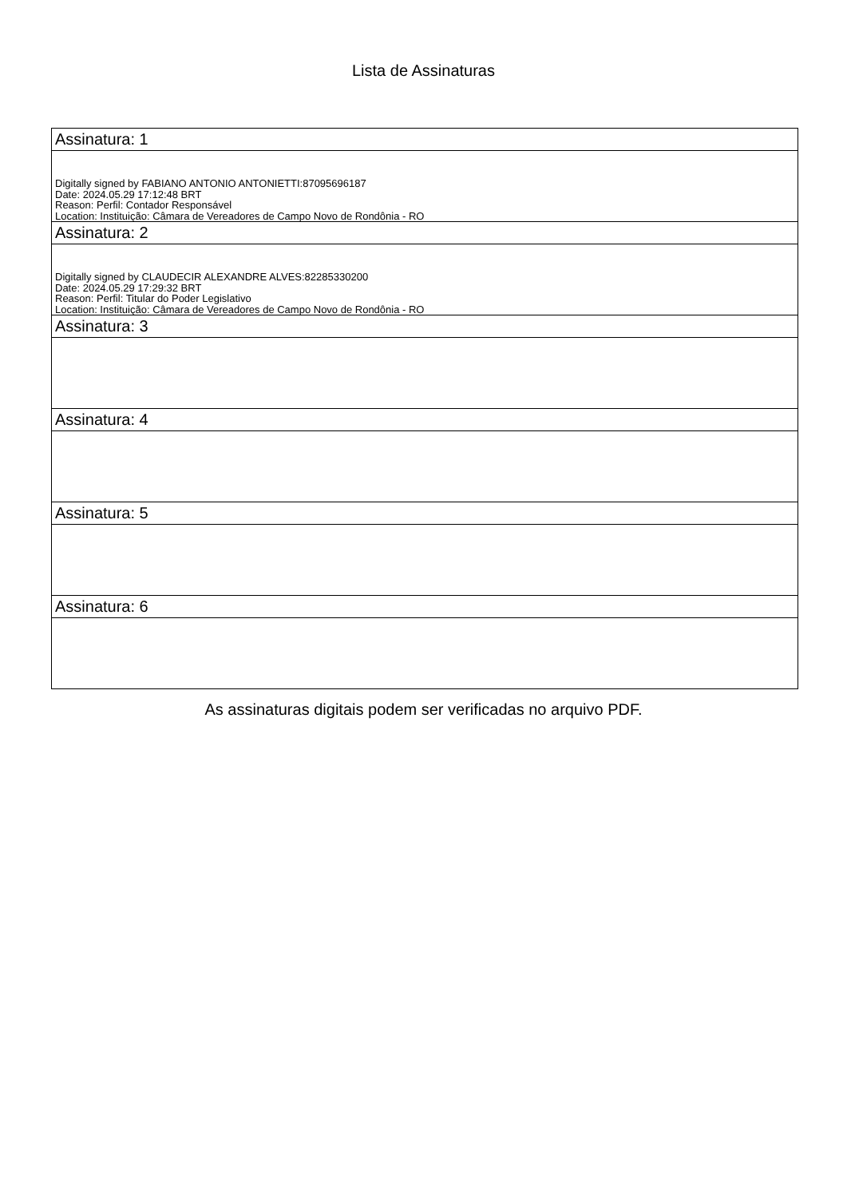Lista de Assinaturas
| Assinatura: 1 |
| Digitally signed by FABIANO ANTONIO ANTONIETTI:87095696187 Date: 2024.05.29 17:12:48 BRT Reason: Perfil: Contador Responsável Location: Instituição: Câmara de Vereadores de Campo Novo de Rondônia - RO |
| Assinatura: 2 |
| Digitally signed by CLAUDECIR ALEXANDRE ALVES:82285330200 Date: 2024.05.29 17:29:32 BRT Reason: Perfil: Titular do Poder Legislativo Location: Instituição: Câmara de Vereadores de Campo Novo de Rondônia - RO |
| Assinatura: 3 |
| Assinatura: 4 |
| Assinatura: 5 |
| Assinatura: 6 |
As assinaturas digitais podem ser verificadas no arquivo PDF.